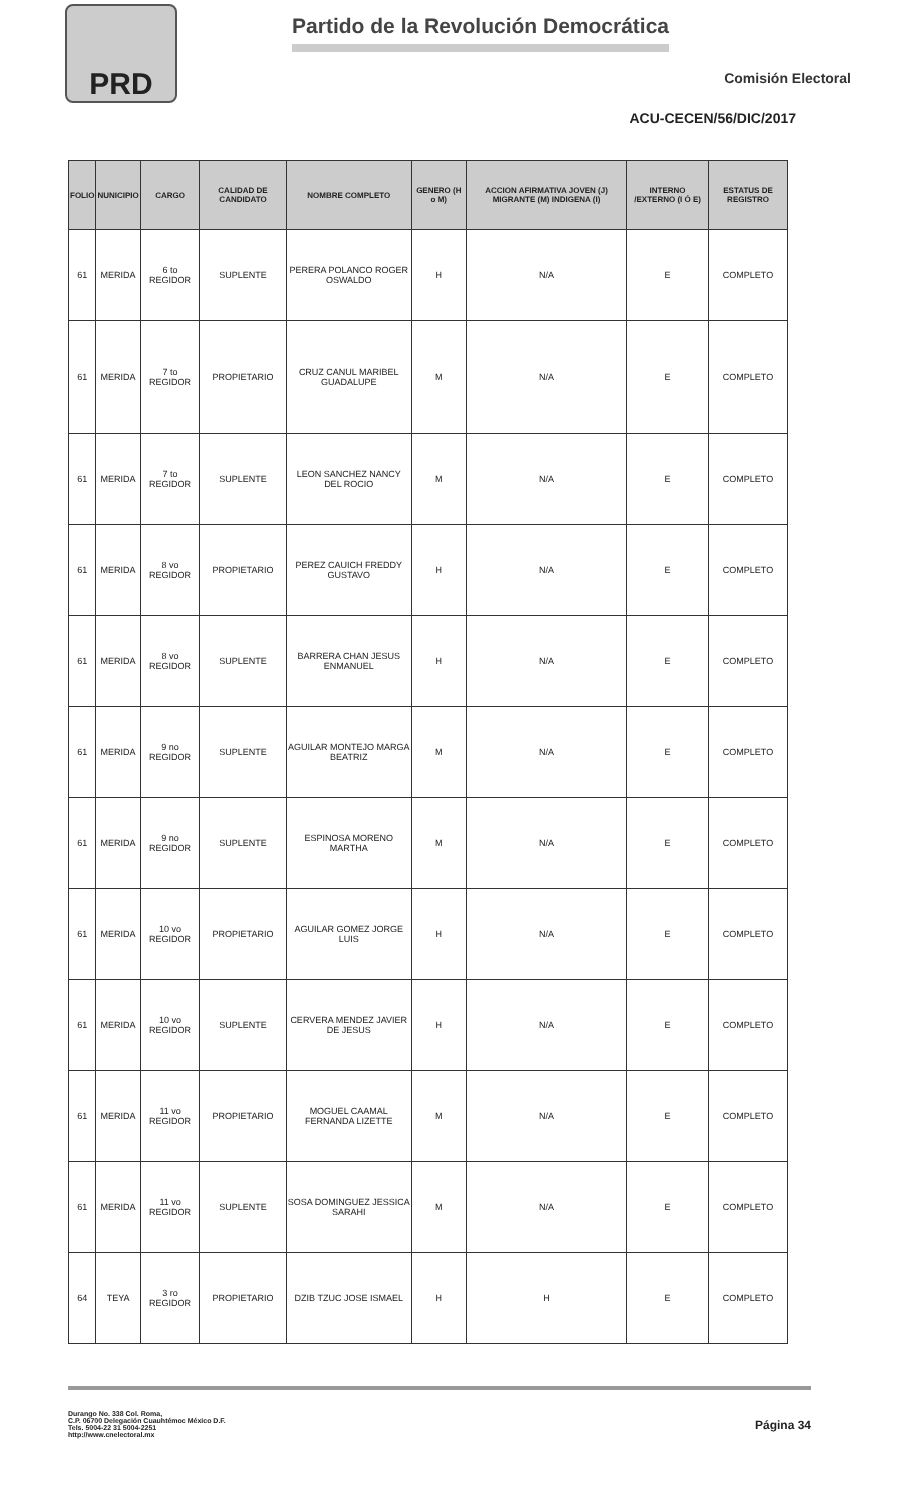PRD
Partido de la Revolución Democrática
Comisión Electoral
ACU-CECEN/56/DIC/2017
| FOLIO | NUNICIPIO | CARGO | CALIDAD DE CANDIDATO | NOMBRE COMPLETO | GENERO (H o M) | ACCION AFIRMATIVA JOVEN (J) MIGRANTE (M) INDIGENA (I) | INTERNO /EXTERNO (I Ó E) | ESTATUS DE REGISTRO |
| --- | --- | --- | --- | --- | --- | --- | --- | --- |
| 61 | MERIDA | 6 to REGIDOR | SUPLENTE | PERERA POLANCO ROGER OSWALDO | H | N/A | E | COMPLETO |
| 61 | MERIDA | 7 to REGIDOR | PROPIETARIO | CRUZ CANUL MARIBEL GUADALUPE | M | N/A | E | COMPLETO |
| 61 | MERIDA | 7 to REGIDOR | SUPLENTE | LEON SANCHEZ NANCY DEL ROCIO | M | N/A | E | COMPLETO |
| 61 | MERIDA | 8 vo REGIDOR | PROPIETARIO | PEREZ CAUICH FREDDY GUSTAVO | H | N/A | E | COMPLETO |
| 61 | MERIDA | 8 vo REGIDOR | SUPLENTE | BARRERA CHAN JESUS ENMANUEL | H | N/A | E | COMPLETO |
| 61 | MERIDA | 9 no REGIDOR | SUPLENTE | AGUILAR MONTEJO MARGA BEATRIZ | M | N/A | E | COMPLETO |
| 61 | MERIDA | 9 no REGIDOR | SUPLENTE | ESPINOSA MORENO MARTHA | M | N/A | E | COMPLETO |
| 61 | MERIDA | 10 vo REGIDOR | PROPIETARIO | AGUILAR GOMEZ JORGE LUIS | H | N/A | E | COMPLETO |
| 61 | MERIDA | 10 vo REGIDOR | SUPLENTE | CERVERA MENDEZ JAVIER DE JESUS | H | N/A | E | COMPLETO |
| 61 | MERIDA | 11 vo REGIDOR | PROPIETARIO | MOGUEL CAAMAL FERNANDA LIZETTE | M | N/A | E | COMPLETO |
| 61 | MERIDA | 11 vo REGIDOR | SUPLENTE | SOSA DOMINGUEZ JESSICA SARAHI | M | N/A | E | COMPLETO |
| 64 | TEYA | 3 ro REGIDOR | PROPIETARIO | DZIB TZUC JOSE ISMAEL | H | H | E | COMPLETO |
Durango No. 338 Col. Roma,
C.P. 06700 Delegación Cuauhtémoc México D.F.
Tels. 5004-22 31 5004-2251
http://www.cnelectoral.mx
Página 34